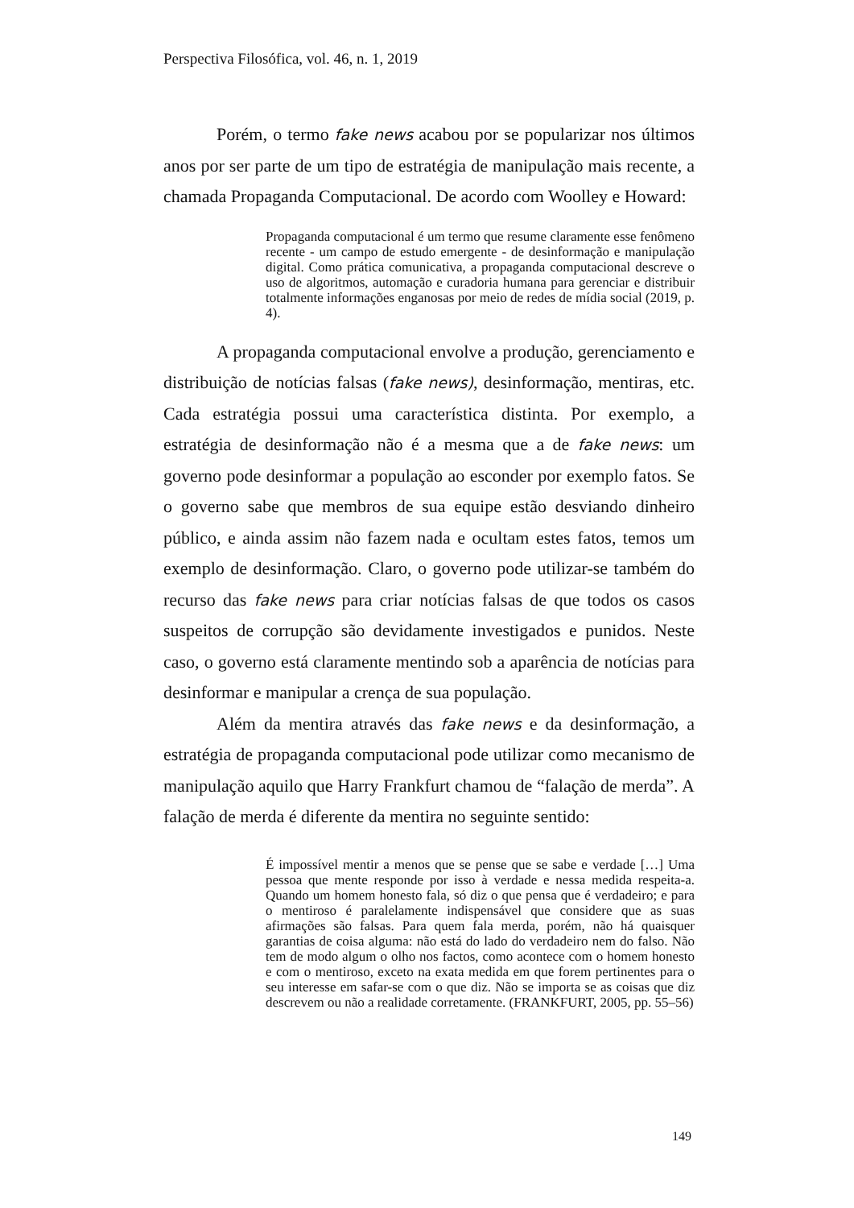Perspectiva Filosófica, vol. 46, n. 1, 2019
Porém, o termo fake news acabou por se popularizar nos últimos anos por ser parte de um tipo de estratégia de manipulação mais recente, a chamada Propaganda Computacional. De acordo com Woolley e Howard:
Propaganda computacional é um termo que resume claramente esse fenômeno recente - um campo de estudo emergente - de desinformação e manipulação digital. Como prática comunicativa, a propaganda computacional descreve o uso de algoritmos, automação e curadoria humana para gerenciar e distribuir totalmente informações enganosas por meio de redes de mídia social (2019, p. 4).
A propaganda computacional envolve a produção, gerenciamento e distribuição de notícias falsas (fake news), desinformação, mentiras, etc. Cada estratégia possui uma característica distinta. Por exemplo, a estratégia de desinformação não é a mesma que a de fake news: um governo pode desinformar a população ao esconder por exemplo fatos. Se o governo sabe que membros de sua equipe estão desviando dinheiro público, e ainda assim não fazem nada e ocultam estes fatos, temos um exemplo de desinformação. Claro, o governo pode utilizar-se também do recurso das fake news para criar notícias falsas de que todos os casos suspeitos de corrupção são devidamente investigados e punidos. Neste caso, o governo está claramente mentindo sob a aparência de notícias para desinformar e manipular a crença de sua população.
Além da mentira através das fake news e da desinformação, a estratégia de propaganda computacional pode utilizar como mecanismo de manipulação aquilo que Harry Frankfurt chamou de “falação de merda”. A falação de merda é diferente da mentira no seguinte sentido:
É impossível mentir a menos que se pense que se sabe e verdade […] Uma pessoa que mente responde por isso à verdade e nessa medida respeita-a. Quando um homem honesto fala, só diz o que pensa que é verdadeiro; e para o mentiroso é paralelamente indispensável que considere que as suas afirmações são falsas. Para quem fala merda, porém, não há quaisquer garantias de coisa alguma: não está do lado do verdadeiro nem do falso. Não tem de modo algum o olho nos factos, como acontece com o homem honesto e com o mentiroso, exceto na exata medida em que forem pertinentes para o seu interesse em safar-se com o que diz. Não se importa se as coisas que diz descrevem ou não a realidade corretamente. (FRANKFURT, 2005, pp. 55–56)
149